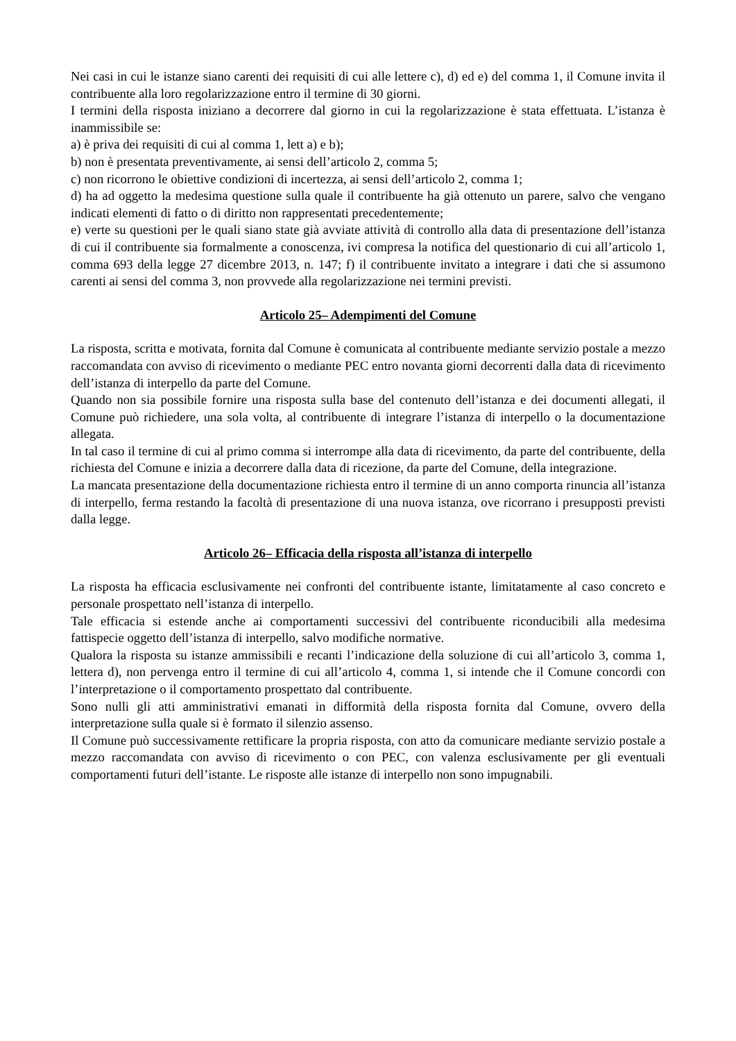Nei casi in cui le istanze siano carenti dei requisiti di cui alle lettere c), d) ed e) del comma 1, il Comune invita il contribuente alla loro regolarizzazione entro il termine di 30 giorni.
I termini della risposta iniziano a decorrere dal giorno in cui la regolarizzazione è stata effettuata. L’istanza è inammissibile se:
a) è priva dei requisiti di cui al comma 1, lett a) e b);
b) non è presentata preventivamente, ai sensi dell’articolo 2, comma 5;
c) non ricorrono le obiettive condizioni di incertezza, ai sensi dell’articolo 2, comma 1;
d) ha ad oggetto la medesima questione sulla quale il contribuente ha già ottenuto un parere, salvo che vengano indicati elementi di fatto o di diritto non rappresentati precedentemente;
e) verte su questioni per le quali siano state già avviate attività di controllo alla data di presentazione dell’istanza di cui il contribuente sia formalmente a conoscenza, ivi compresa la notifica del questionario di cui all’articolo 1, comma 693 della legge 27 dicembre 2013, n. 147; f) il contribuente invitato a integrare i dati che si assumono carenti ai sensi del comma 3, non provvede alla regolarizzazione nei termini previsti.
Articolo 25– Adempimenti del Comune
La risposta, scritta e motivata, fornita dal Comune è comunicata al contribuente mediante servizio postale a mezzo raccomandata con avviso di ricevimento o mediante PEC entro novanta giorni decorrenti dalla data di ricevimento dell’istanza di interpello da parte del Comune.
Quando non sia possibile fornire una risposta sulla base del contenuto dell’istanza e dei documenti allegati, il Comune può richiedere, una sola volta, al contribuente di integrare l’istanza di interpello o la documentazione allegata.
In tal caso il termine di cui al primo comma si interrompe alla data di ricevimento, da parte del contribuente, della richiesta del Comune e inizia a decorrere dalla data di ricezione, da parte del Comune, della integrazione.
La mancata presentazione della documentazione richiesta entro il termine di un anno comporta rinuncia all’istanza di interpello, ferma restando la facoltà di presentazione di una nuova istanza, ove ricorrano i presupposti previsti dalla legge.
Articolo 26– Efficacia della risposta all’istanza di interpello
La risposta ha efficacia esclusivamente nei confronti del contribuente istante, limitatamente al caso concreto e personale prospettato nell’istanza di interpello.
Tale efficacia si estende anche ai comportamenti successivi del contribuente riconducibili alla medesima fattispecie oggetto dell’istanza di interpello, salvo modifiche normative.
Qualora la risposta su istanze ammissibili e recanti l’indicazione della soluzione di cui all’articolo 3, comma 1, lettera d), non pervenga entro il termine di cui all’articolo 4, comma 1, si intende che il Comune concordi con l’interpretazione o il comportamento prospettato dal contribuente.
Sono nulli gli atti amministrativi emanati in difformità della risposta fornita dal Comune, ovvero della interpretazione sulla quale si è formato il silenzio assenso.
Il Comune può successivamente rettificare la propria risposta, con atto da comunicare mediante servizio postale a mezzo raccomandata con avviso di ricevimento o con PEC, con valenza esclusivamente per gli eventuali comportamenti futuri dell’istante. Le risposte alle istanze di interpello non sono impugnabili.